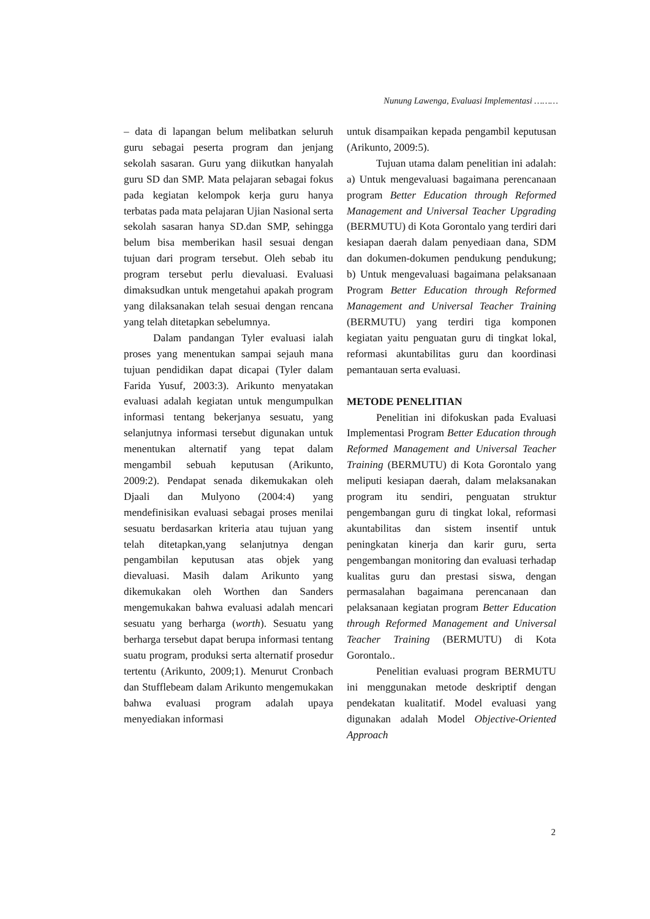Nunung Lawenga, Evaluasi Implementasi ………
– data di lapangan belum melibatkan seluruh guru sebagai peserta program dan jenjang sekolah sasaran. Guru yang diikutkan hanyalah guru SD dan SMP. Mata pelajaran sebagai fokus pada kegiatan kelompok kerja guru hanya terbatas pada mata pelajaran Ujian Nasional serta sekolah sasaran hanya SD.dan SMP, sehingga belum bisa memberikan hasil sesuai dengan tujuan dari program tersebut. Oleh sebab itu program tersebut perlu dievaluasi. Evaluasi dimaksudkan untuk mengetahui apakah program yang dilaksanakan telah sesuai dengan rencana yang telah ditetapkan sebelumnya.
Dalam pandangan Tyler evaluasi ialah proses yang menentukan sampai sejauh mana tujuan pendidikan dapat dicapai (Tyler dalam Farida Yusuf, 2003:3). Arikunto menyatakan evaluasi adalah kegiatan untuk mengumpulkan informasi tentang bekerjanya sesuatu, yang selanjutnya informasi tersebut digunakan untuk menentukan alternatif yang tepat dalam mengambil sebuah keputusan (Arikunto, 2009:2). Pendapat senada dikemukakan oleh Djaali dan Mulyono (2004:4) yang mendefinisikan evaluasi sebagai proses menilai sesuatu berdasarkan kriteria atau tujuan yang telah ditetapkan,yang selanjutnya dengan pengambilan keputusan atas objek yang dievaluasi. Masih dalam Arikunto yang dikemukakan oleh Worthen dan Sanders mengemukakan bahwa evaluasi adalah mencari sesuatu yang berharga (worth). Sesuatu yang berharga tersebut dapat berupa informasi tentang suatu program, produksi serta alternatif prosedur tertentu (Arikunto, 2009;1). Menurut Cronbach dan Stufflebeam dalam Arikunto mengemukakan bahwa evaluasi program adalah upaya menyediakan informasi
untuk disampaikan kepada pengambil keputusan (Arikunto, 2009:5).
Tujuan utama dalam penelitian ini adalah: a) Untuk mengevaluasi bagaimana perencanaan program Better Education through Reformed Management and Universal Teacher Upgrading (BERMUTU) di Kota Gorontalo yang terdiri dari kesiapan daerah dalam penyediaan dana, SDM dan dokumen-dokumen pendukung pendukung; b) Untuk mengevaluasi bagaimana pelaksanaan Program Better Education through Reformed Management and Universal Teacher Training (BERMUTU) yang terdiri tiga komponen kegiatan yaitu penguatan guru di tingkat lokal, reformasi akuntabilitas guru dan koordinasi pemantauan serta evaluasi.
METODE PENELITIAN
Penelitian ini difokuskan pada Evaluasi Implementasi Program Better Education through Reformed Management and Universal Teacher Training (BERMUTU) di Kota Gorontalo yang meliputi kesiapan daerah, dalam melaksanakan program itu sendiri, penguatan struktur pengembangan guru di tingkat lokal, reformasi akuntabilitas dan sistem insentif untuk peningkatan kinerja dan karir guru, serta pengembangan monitoring dan evaluasi terhadap kualitas guru dan prestasi siswa, dengan permasalahan bagaimana perencanaan dan pelaksanaan kegiatan program Better Education through Reformed Management and Universal Teacher Training (BERMUTU) di Kota Gorontalo..
Penelitian evaluasi program BERMUTU ini menggunakan metode deskriptif dengan pendekatan kualitatif. Model evaluasi yang digunakan adalah Model Objective-Oriented Approach
2